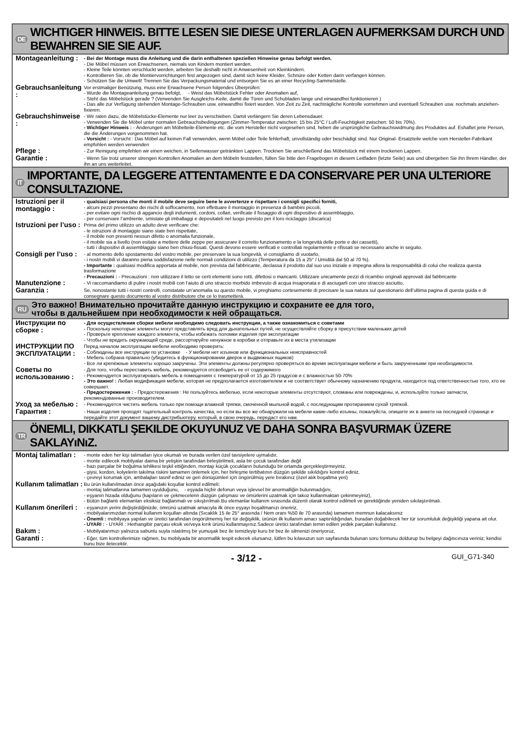DE WICHTIGER HINWEIS. BITTE LESEN SIE DIESE UNTERLAGEN AUFMERKSAM DURCH UND BEWAHREN SIE SIE AUF.
Montageanleitung :
- Bei der Montage muss die Anleitung und die darin enthaltenen speziellen Hinweise genau befolgt werden.
- Die Möbel müssen von Erwachsenen, niemals von Kindern montiert werden.
- Kleine Teile könnten verschluckt werden, arbeiten Sie deshalb nicht in Anwesenheit von Kleinkindern.
- Kontrollieren Sie, ob die Montiervorrichtungen fest angezogen sind, damit sich keine Kleider, Schnüre oder Ketten darin verfangen können.
- Schützen Sie die Umwelt! Trennen Sie das Verpackungsmaterial und entsorgen Sie es an einer Recycling-Sammelstelle.
Gebrauchsanleitung :
Vor erstmaliger Benützung, muss eine Erwachsene Person folgendes Überprüfen:
- Wurde die Montageanleitung genau befolgt, - Weist das Möbelstück Fehler oder Anomalien auf,
- Steht das Möbelstück gerade ? (Verwenden Sie Ausgleichs-Keile, damit die Türen und Schubladen lange und einwandfrei funktionieren )
- Das alle zur Verfügung stehenden Montage-Schrauben usw. einwandfrei fixiert wurden. Von Zeit zu Zeit, nachträgliche Kontrolle vornehmen und eventuell Schrauben usw. nochmals anziehen-fixieren.
Gebrauchshinweise :
- Wir raten dazu, die Möbelstücke-Elemente nur leer zu verschieben. Damit verlängern Sie deren Lebensdauer.
- Verwenden Sie die Möbel unter normalen Gebrauchsbedingungen (Zimmer-Temperatur zwischen: 15 bis 25°C / Luft-Feuchtigkeit zwischen: 50 bis 70%).
- Wichtiger Hinweis : - Änderungen am Möbelteile-Elemente etc. die vom Hersteller nicht vorgesehen sind, heben die ursprüngliche Gebrauchswidmung des Produktes auf. Eshaftet jene Person, die die Änderungen vorgenommen hat.
- Vorsicht : - Vorsicht : Das Möbel auf keinen Fall verwenden, wenn Möbel oder Teile fehlerhaft, unvollständig oder beschädigt sind. Nur Original- Ersatzteile welche vom Hersteller-Fabrikant empfohlen werden verwenden
Pflege :
- Zur Reinigung empfehlen wir einen weichen, in Seifenwasser getränkten Lappen. Trocknen Sie anschließend das Möbelstück mit einem trockenen Lappen.
Garantie :
- Wenn Sie trotz unserer strengen Kontrollen Anomalien an dem Möbeln feststellen, füllen Sie bitte den Fragebogen in diesem Leitfaden (letzte Seite) aus und übergeben Sie ihn Ihrem Händler, der ihn an uns weiterleitet.
IT IMPORTANTE, DA LEGGERE ATTENTAMENTE E DA CONSERVARE PER UNA ULTERIORE CONSULTAZIONE.
Istruzioni per il montaggio :
- qualsiasi persona che monti il mobile deve seguire bene le avvertenze e rispettare i consigli specifici forniti,
- alcuni pezzi presentano dei rischi di soffocamento, non effettuare il montaggio in presenza di bambini piccoli,
- per evitare ogni rischio di aggancio degli indumenti, cordoni, collari, verificate il fissaggio di ogni dispositivo di assemblaggio,
- per conservare l’ambiente, smistate gli imballaggi e depositateli nel luogo previsto per il loro riciclaggio (discarica)
Istruzioni per l’uso :
Prima del primo utilizzo un adulto deve verificare che:
- le istruzioni di montaggio siano state ben rispettate,
- il mobile non presenti nessun difetto o anomalia funzionale,
- il mobile sia a livello (non esitate a mettere delle zeppe per assicurare il corretto funzionamento e la longevità delle porte e dei cassetti),
- tutti i dispositivi di assemblaggio siano ben chiusi-fissati. Questi devono essere verificati e controllati regolarmente e rifissati se necessario anche in seguito.
Consigli per l’uso :
- al momento dello spostamento del vostro mobile, per preservare la sua longevità, vi consigliamo di vuotarlo,
- i nostri mobili vi daranno piena soddisfazione nelle normali condizioni di utilizzo (Temperatura da 15 a 25° / Umidità dal 50 al 70 %).
- Importante : qualsiasi modifica apportata al mobile, non prevista dal fabbricante, declassa il prodotto dal suo uso iniziale e impegna allora la responsabilità di colui che realizza questa trasformazione
- Precauzioni : - Precauzioni : non utilizzare il letto se certi elementi sono rotti, difettosi o mancanti. Utilizzare unicamente pezzi di ricambio originali approvati dal fabbricante
Manutenzione :
- Vi raccomandiamo di pulire i nostri mobili con l’aiuto di uno straccio morbido imbevuto di acqua insaponata e di asciugarli con uno straccio asciutto,
Garanzia :
Se, nonostante tutti i nostri controlli, constatate un’anomalia su questo mobile, vi preghiamo cortesemente di precisare la sua natura sul questionario dell’ultima pagina di questa guida e di consegnare questo documento al vostro distributore che ce lo trasmetterà.
RU Это важно! Внимательно прочитайте данную инструкцию и сохраните ее для того,
чтобы в дальнейшем при необходимости к ней обращаться.
Инструкции по сборке :
- Для осуществления сборки мебели необходимо следовать инструкции, а также ознакомиться с советами
- Поскольку некоторые элементы могут представлять вред для дыхательных путей, не осуществляйте сборку в присутствии маленьких детей
- Проверьте крепление каждого элемента, чтобы избежать поломки изделия при эксплуатации
- Чтобы не вредить окружающей среде, рассортируйте ненужное в коробки и отправьте их в места утилизации
ИНСТРУКЦИИ ПО ЭКСПЛУАТАЦИИ :
Перед началом эксплуатации мебели необходимо проверить:
- Соблюдены все инструкции по установке - У мебели нет изъянов или функциональных неисправностей
- Мебель собрана правильно (убедитесь в функционировании дверок и выдвижных ящиков)
- Все ли крепёжные элементы хорошо закручены. Эти элементы должны регулярно проверяться во время эксплуатации мебели и быть закрученными при необходимости.
Советы по использованию :
- Для того, чтобы переставить мебель, рекомендуется отсвободить ее от содержимого
- Рекомендуется эксплуатировать мебель в помещениях с температурой от 15 до 25 градусов и с влажностью 50-70%
- Это важно! : Любая модификация мебели, которая не предполагается изготовителем и не соответствует обычному назначению продукта, находится под ответственностью того, кто ее совершает.
- Предостережения : - Предостережения : Не пользуйтесь мебелью, если некоторые элементы отсутствуют, сломаны или повреждены, и, используйте только запчасти, рекомендованные производителем.
Уход за мебелью :
- Рекомендуется чистить мебель только при помощи влажной тряпки, смоченной мыльной водой, с последующим протиранием сухой тряпкой.
Гарантия :
- Наши изделия проходят тщательный контроль качества, но если вы все же обнаружили на мебели какие-либо изъяны, пожалуйста, опишите их в анкете на последней странице и передайте этот документ вашему дистрибьютеру, который, в свою очередь, передаст его нам.
TR ÖNEMLI, DIKKATLI ŞEKILDE OKUYUNUZ VE DAHA SONRA BAŞVURMAK ÜZERE SAKLAYıNıZ.
Montaj talimatları :
- monte eden her kişi talimatları iyice okumalı ve burada verilen özel tavsiyelere uymalıdır,
- monte edilecek mobilyalar daima bir yetişkin tarafından birleştirilmeli, asla bir çocuk tarafından değil
- bazı parçalar bir boğulma tehlikesi teşkil ettiğinden, montajı küçük çocukların bulunduğu bir ortamda gerçekleştirmeyiniz,
- giysi, kordon, kolyelerin takılma riskini tamamen önlemek için, her birleşme tertibatının düzgün şekilde sıkıldığını kontrol ediniz,
- çevreyi korumak için, ambalajları tasnif ediniz ve geri dönüşümleri için öngörülmüş yere bırakınız (özel atık boşaltma yeri)
Kullanım talimatları :
Bu ürün kullanılmadan önce aşağıdaki koşullar kontrol edilmeli:
- montaj talimatlarına tamamen uyulduğunu, - eşyada hiçbir defonun veya işlevsel bir anormalliğin bulunmadığını,
- eşyanın hizada olduğunu (kapıların ve çekmecelerin düzgün çalışması ve ömürlerini uzatmak için takoz kullanmaktan çekinmeyiniz),
- Bütün bağlantı elemanları eksiksiz bağlanmalı ve sıkıştırılmalı.Bu elemanlar kullanım sırasında düzenli olarak kontrol edilmeli ve gerektiğinde yeniden sıkılaştırılmalı.
Kullanım önerileri :
- eşyanızın yerini değiştirdiğinizde, ömrünü uzatmak amacıyla ilk önce eşyayı boşaltmanızı öneririz,
- mobilyalarımızdan normal kullanım koşulları altında (Sıcaklık 15 ile 25° arasında / Nem oranı %50 ile 70 arasında) tamamen memnun kalacaksınız
- Önemli : mobilyaya yapılan ve üretici tarafından öngörülmemiş her tür değişiklik, ürünün ilk kullanım amacı saptırıldığından, buradan doğabilecek her tür sorumluluk değişikliği yapana ait olur.
- UYARI : - UYARI : Herhangibir parçası eksik ve/veya kırık ürünü kullanmayınız.Sadece üretici tarafından temin edilen yedek parçaları kullanınız.
Bakım :
- Mobilyalarımızı yalnızca sabunlu suyla ıslatılmış bir yumuşak bez ile temizleyip kuru bir bez ile silmenizi öneriyoruz,
Garanti :
- Eğer, tüm kontrollerimize rağmen, bu mobilyada bir anormallik tespit edecek olursanız, lütfen bu kılavuzun son sayfasında bulunan soru formunu doldurup bu belgeyi dağıtıcınıza veriniz; kendisi bunu bize iletecektir.
- 3/12 - GUI_G71-340